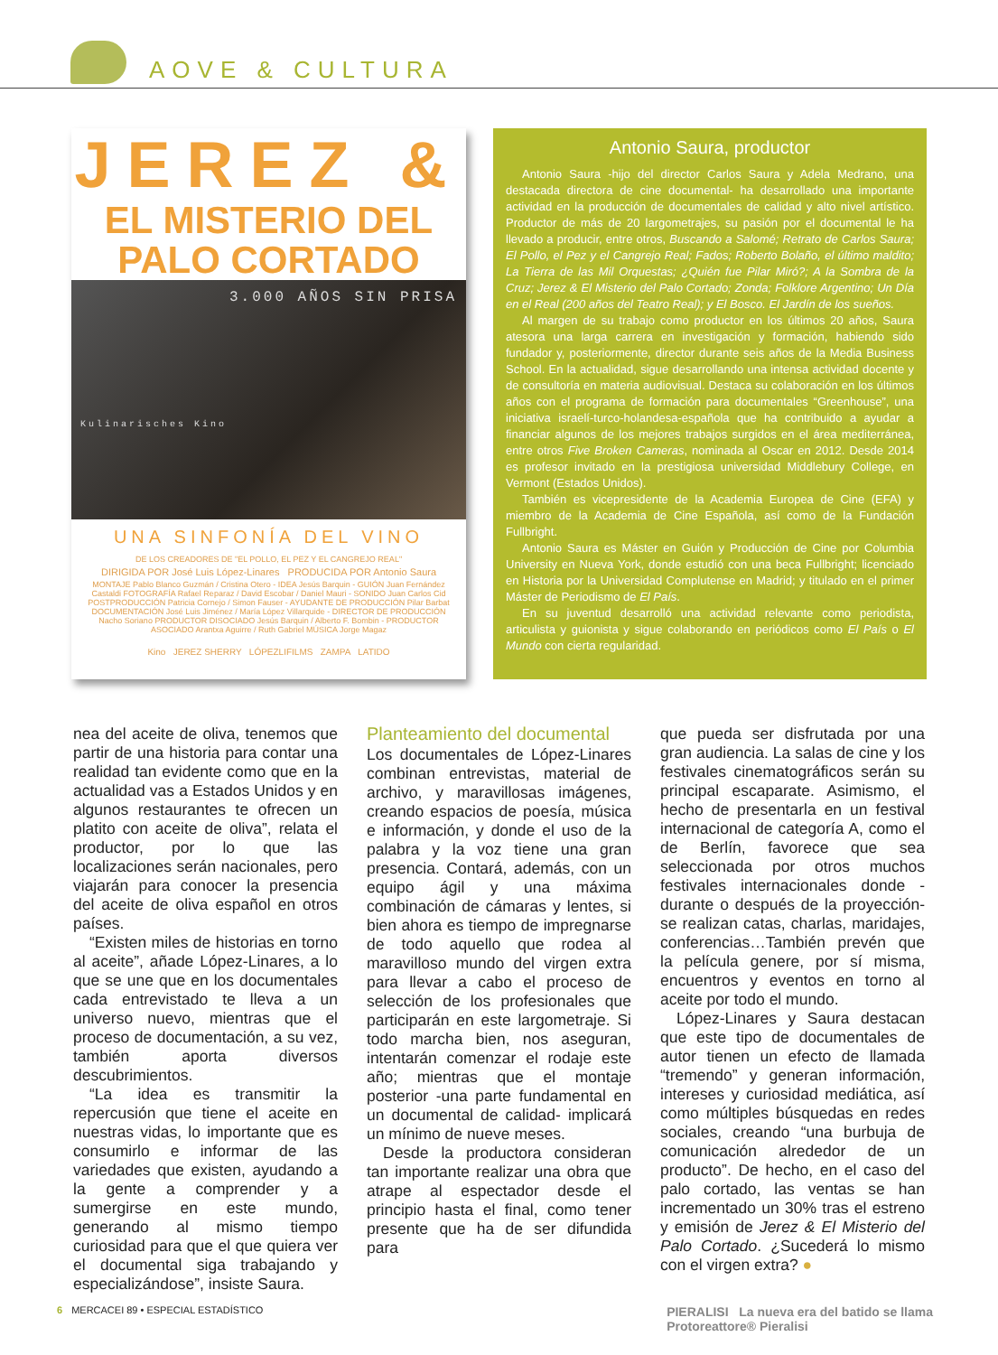AOVE & CULTURA
JEREZ &
EL MISTERIO DEL
PALO CORTADO
3.000 AÑOS SIN PRISA
Kulinarisches Kino
UNA SINFONÍA DEL VINO
DE LOS CREADORES DE "EL POLLO, EL PEZ Y EL CANGREJO REAL"
DIRIGIDA POR José Luis López-Linares PRODUCIDA POR Antonio Saura
MONTAJE Pablo Blanco Guzmán / Cristina Otero - IDEA Jesús Barquin - GUIÓN Juan Fernández Castaldi FOTOGRAFÍA Rafael Reparaz / David Escobar / Daniel Mauri - SONIDO Juan Carlos Cid POSTPRODUCCIÓN Patricia Cornejo / Simon Fauser - AYUDANTE DE PRODUCCIÓN Pilar Barbat DOCUMENTACIÓN José Luis Jiménez / María López Villarquide - DIRECTOR DE PRODUCCIÓN Nacho Soriano PRODUCTOR DISOCIADO Jesús Barquin / Alberto F. Bombin - PRODUCTOR ASOCIADO Arantxa Aguirre / Ruth Gabriel MÚSICA Jorge Magaz
Kino JEREZ SHERRY LÓPEZLIFILMS ZAMPA LATIDO
Antonio Saura, productor
Antonio Saura -hijo del director Carlos Saura y Adela Medrano, una destacada directora de cine documental- ha desarrollado una importante actividad en la producción de documentales de calidad y alto nivel artístico. Productor de más de 20 largometrajes, su pasión por el documental le ha llevado a producir, entre otros, Buscando a Salomé; Retrato de Carlos Saura; El Pollo, el Pez y el Cangrejo Real; Fados; Roberto Bolaño, el último maldito; La Tierra de las Mil Orquestas; ¿Quién fue Pilar Miró?; A la Sombra de la Cruz; Jerez & El Misterio del Palo Cortado; Zonda; Folklore Argentino; Un Día en el Real (200 años del Teatro Real); y El Bosco. El Jardín de los sueños.
Al margen de su trabajo como productor en los últimos 20 años, Saura atesora una larga carrera en investigación y formación, habiendo sido fundador y, posteriormente, director durante seis años de la Media Business School. En la actualidad, sigue desarrollando una intensa actividad docente y de consultoría en materia audiovisual. Destaca su colaboración en los últimos años con el programa de formación para documentales “Greenhouse”, una iniciativa israelí-turco-holandesa-española que ha contribuido a ayudar a financiar algunos de los mejores trabajos surgidos en el área mediterránea, entre otros Five Broken Cameras, nominada al Oscar en 2012. Desde 2014 es profesor invitado en la prestigiosa universidad Middlebury College, en Vermont (Estados Unidos).
También es vicepresidente de la Academia Europea de Cine (EFA) y miembro de la Academia de Cine Española, así como de la Fundación Fullbright.
Antonio Saura es Máster en Guión y Producción de Cine por Columbia University en Nueva York, donde estudió con una beca Fullbright; licenciado en Historia por la Universidad Complutense en Madrid; y titulado en el primer Máster de Periodismo de El País.
En su juventud desarrolló una actividad relevante como periodista, articulista y guionista y sigue colaborando en periódicos como El País o El Mundo con cierta regularidad.
nea del aceite de oliva, tenemos que partir de una historia para contar una realidad tan evidente como que en la actualidad vas a Estados Unidos y en algunos restaurantes te ofrecen un platito con aceite de oliva”, relata el productor, por lo que las localizaciones serán nacionales, pero viajarán para conocer la presencia del aceite de oliva español en otros países.
“Existen miles de historias en torno al aceite”, añade López-Linares, a lo que se une que en los documentales cada entrevistado te lleva a un universo nuevo, mientras que el proceso de documentación, a su vez, también aporta diversos descubrimientos.
“La idea es transmitir la repercusión que tiene el aceite en nuestras vidas, lo importante que es consumirlo e informar de las variedades que existen, ayudando a la gente a comprender y a sumergirse en este mundo, generando al mismo tiempo curiosidad para que el que quiera ver el documental siga trabajando y especializándose”, insiste Saura.
Planteamiento del documental
Los documentales de López-Linares combinan entrevistas, material de archivo, y maravillosas imágenes, creando espacios de poesía, música e información, y donde el uso de la palabra y la voz tiene una gran presencia. Contará, además, con un equipo ágil y una máxima combinación de cámaras y lentes, si bien ahora es tiempo de impregnarse de todo aquello que rodea al maravilloso mundo del virgen extra para llevar a cabo el proceso de selección de los profesionales que participarán en este largometraje. Si todo marcha bien, nos aseguran, intentarán comenzar el rodaje este año; mientras que el montaje posterior -una parte fundamental en un documental de calidad- implicará un mínimo de nueve meses.
Desde la productora consideran tan importante realizar una obra que atrape al espectador desde el principio hasta el final, como tener presente que ha de ser difundida para
que pueda ser disfrutada por una gran audiencia. La salas de cine y los festivales cinematográficos serán su principal escaparate. Asimismo, el hecho de presentarla en un festival internacional de categoría A, como el de Berlín, favorece que sea seleccionada por otros muchos festivales internacionales donde -durante o después de la proyección- se realizan catas, charlas, maridajes, conferencias…También prevén que la película genere, por sí misma, encuentros y eventos en torno al aceite por todo el mundo.
López-Linares y Saura destacan que este tipo de documentales de autor tienen un efecto de llamada “tremendo” y generan información, intereses y curiosidad mediática, así como múltiples búsquedas en redes sociales, creando “una burbuja de comunicación alrededor de un producto”. De hecho, en el caso del palo cortado, las ventas se han incrementado un 30% tras el estreno y emisión de Jerez & El Misterio del Palo Cortado. ¿Sucederá lo mismo con el virgen extra? ●
6 MERCACEI 89 • ESPECIAL ESTADÍSTICO
PIERALISI La nueva era del batido se llama
Protoreattore® Pieralisi